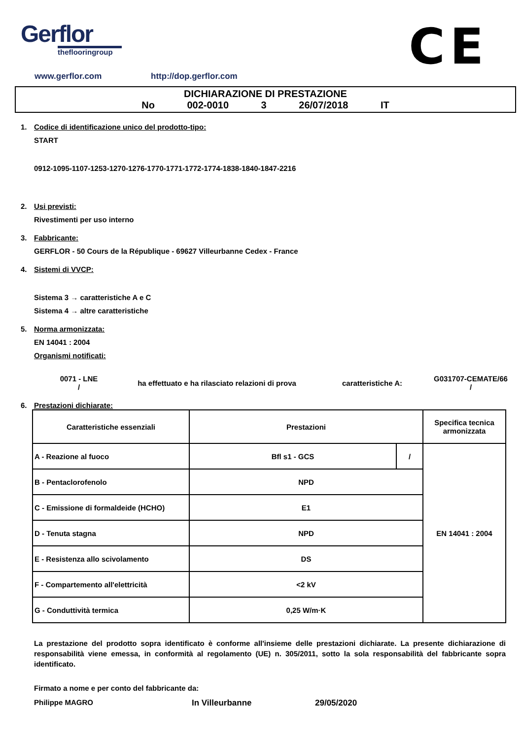Gerflor
theflooringroup
CE
www.gerflor.com http://dop.gerflor.com
DICHIARAZIONE DI PRESTAZIONE
No 002-0010 3 26/07/2018 IT
1. Codice di identificazione unico del prodotto-tipo:
START
0912-1095-1107-1253-1270-1276-1770-1771-1772-1774-1838-1840-1847-2216
2. Usi previsti:
Rivestimenti per uso interno
3. Fabbricante:
GERFLOR - 50 Cours de la République - 69627 Villeurbanne Cedex - France
4. Sistemi di VVCP:
Sistema 3 → caratteristiche A e C
Sistema 4 → altre caratteristiche
5. Norma armonizzata:
EN 14041 : 2004
Organismi notificati:
0071 - LNE
/
ha effettuato e ha rilasciato relazioni di prova
caratteristiche A:
G031707-CEMATE/66
/
6. Prestazioni dichiarate:
| Caratteristiche essenziali | Prestazioni | | Specifica tecnica armonizzata |
| --- | --- | --- | --- |
| A - Reazione al fuoco | Bfl s1 - GCS | / | EN 14041 : 2004 |
| B - Pentaclorofenolo | NPD | | |
| C - Emissione di formaldeide (HCHO) | E1 | | |
| D - Tenuta stagna | NPD | | |
| E - Resistenza allo scivolamento | DS | | |
| F - Compartemento all'elettricità | <2 kV | | |
| G - Conduttività termica | 0,25 W/m·K | | |
La prestazione del prodotto sopra identificato è conforme all'insieme delle prestazioni dichiarate. La presente dichiarazione di responsabilità viene emessa, in conformità al regolamento (UE) n. 305/2011, sotto la sola responsabilità del fabbricante sopra identificato.
Firmato a nome e per conto del fabbricante da:
Philippe MAGRO In Villeurbanne 29/05/2020